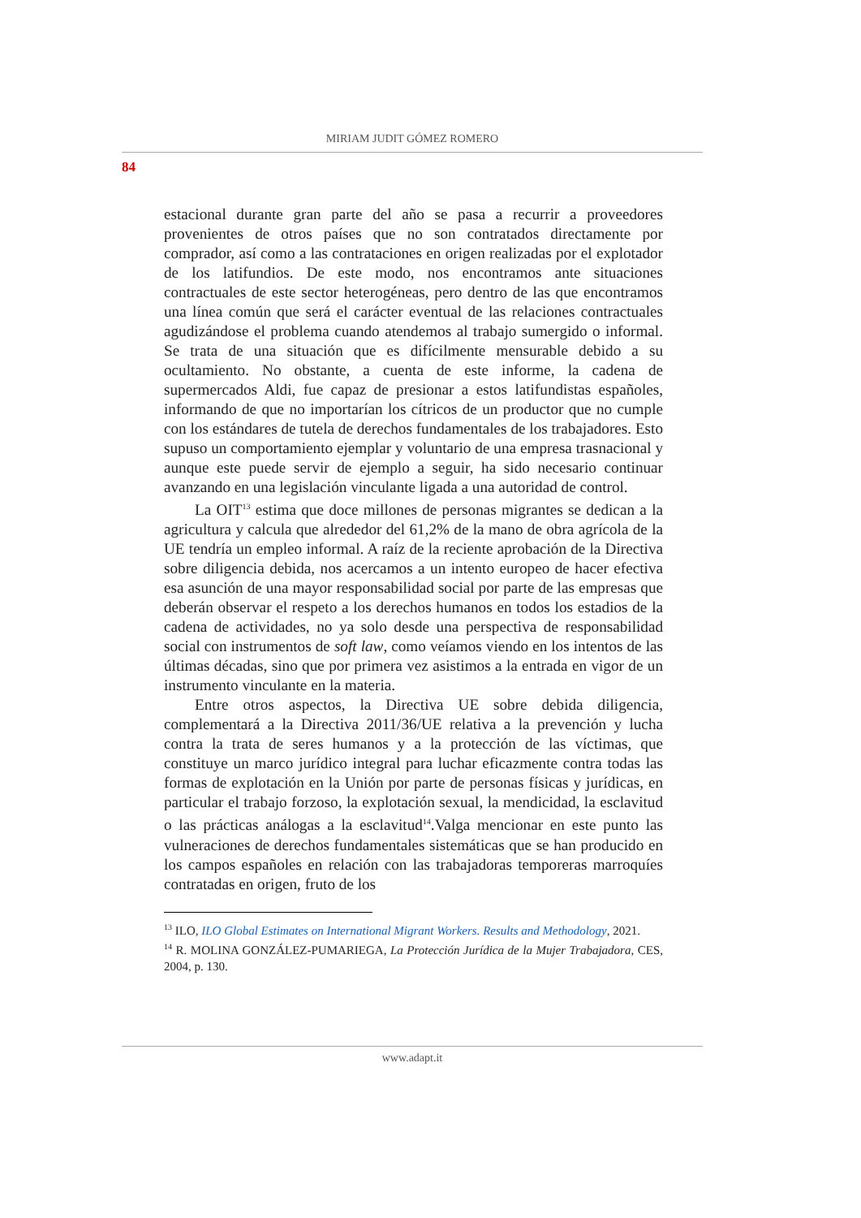MIRIAM JUDIT GÓMEZ ROMERO
84
estacional durante gran parte del año se pasa a recurrir a proveedores provenientes de otros países que no son contratados directamente por comprador, así como a las contrataciones en origen realizadas por el explotador de los latifundios. De este modo, nos encontramos ante situaciones contractuales de este sector heterogéneas, pero dentro de las que encontramos una línea común que será el carácter eventual de las relaciones contractuales agudizándose el problema cuando atendemos al trabajo sumergido o informal. Se trata de una situación que es difícilmente mensurable debido a su ocultamiento. No obstante, a cuenta de este informe, la cadena de supermercados Aldi, fue capaz de presionar a estos latifundistas españoles, informando de que no importarían los cítricos de un productor que no cumple con los estándares de tutela de derechos fundamentales de los trabajadores. Esto supuso un comportamiento ejemplar y voluntario de una empresa trasnacional y aunque este puede servir de ejemplo a seguir, ha sido necesario continuar avanzando en una legislación vinculante ligada a una autoridad de control.
La OIT<sup>13</sup> estima que doce millones de personas migrantes se dedican a la agricultura y calcula que alrededor del 61,2% de la mano de obra agrícola de la UE tendría un empleo informal. A raíz de la reciente aprobación de la Directiva sobre diligencia debida, nos acercamos a un intento europeo de hacer efectiva esa asunción de una mayor responsabilidad social por parte de las empresas que deberán observar el respeto a los derechos humanos en todos los estadios de la cadena de actividades, no ya solo desde una perspectiva de responsabilidad social con instrumentos de soft law, como veíamos viendo en los intentos de las últimas décadas, sino que por primera vez asistimos a la entrada en vigor de un instrumento vinculante en la materia.
Entre otros aspectos, la Directiva UE sobre debida diligencia, complementará a la Directiva 2011/36/UE relativa a la prevención y lucha contra la trata de seres humanos y a la protección de las víctimas, que constituye un marco jurídico integral para luchar eficazmente contra todas las formas de explotación en la Unión por parte de personas físicas y jurídicas, en particular el trabajo forzoso, la explotación sexual, la mendicidad, la esclavitud o las prácticas análogas a la esclavitud<sup>14</sup>.Valga mencionar en este punto las vulneraciones de derechos fundamentales sistemáticas que se han producido en los campos españoles en relación con las trabajadoras temporeras marroquíes contratadas en origen, fruto de los
<sup>13</sup> ILO, ILO Global Estimates on International Migrant Workers. Results and Methodology, 2021.
<sup>14</sup> R. MOLINA GONZÁLEZ-PUMARIEGA, La Protección Jurídica de la Mujer Trabajadora, CES, 2004, p. 130.
www.adapt.it